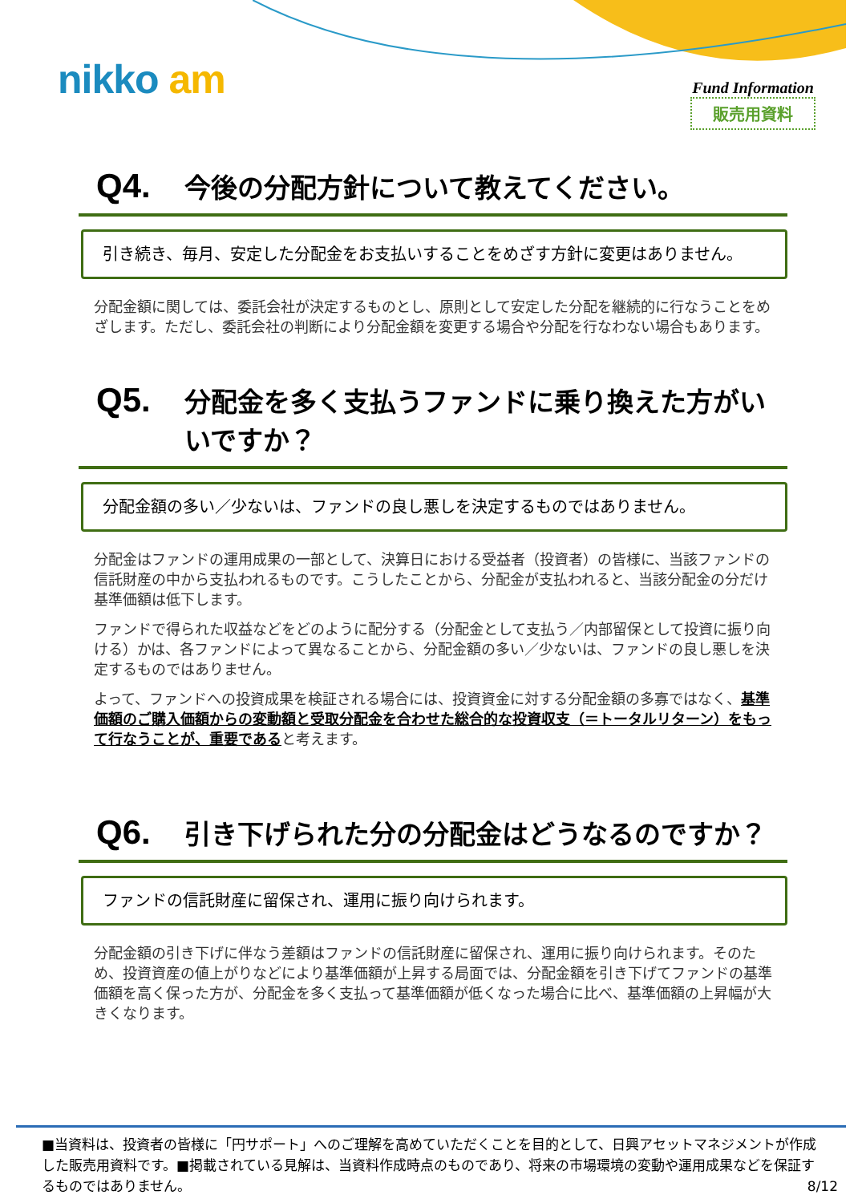nikko am Fund Information
販売用資料
Q4. 今後の分配方針について教えてください。
引き続き、毎月、安定した分配金をお支払いすることをめざす方針に変更はありません。
分配金額に関しては、委託会社が決定するものとし、原則として安定した分配を継続的に行なうことをめざします。ただし、委託会社の判断により分配金額を変更する場合や分配を行なわない場合もあります。
Q5. 分配金を多く支払うファンドに乗り換えた方がいいですか？
分配金額の多い／少ないは、ファンドの良し悪しを決定するものではありません。
分配金はファンドの運用成果の一部として、決算日における受益者（投資者）の皆様に、当該ファンドの信託財産の中から支払われるものです。こうしたことから、分配金が支払われると、当該分配金の分だけ基準価額は低下します。
ファンドで得られた収益などをどのように配分する（分配金として支払う／内部留保として投資に振り向ける）かは、各ファンドによって異なることから、分配金額の多い／少ないは、ファンドの良し悪しを決定するものではありません。
よって、ファンドへの投資成果を検証される場合には、投資資金に対する分配金額の多寡ではなく、基準価額のご購入価額からの変動額と受取分配金を合わせた総合的な投資収支（＝トータルリターン）をもって行なうことが、重要であると考えます。
Q6. 引き下げられた分の分配金はどうなるのですか？
ファンドの信託財産に留保され、運用に振り向けられます。
分配金額の引き下げに伴なう差額はファンドの信託財産に留保され、運用に振り向けられます。そのため、投資資産の値上がりなどにより基準価額が上昇する局面では、分配金額を引き下げてファンドの基準価額を高く保った方が、分配金を多く支払って基準価額が低くなった場合に比べ、基準価額の上昇幅が大きくなります。
■当資料は、投資者の皆様に「円サポート」へのご理解を高めていただくことを目的として、日興アセットマネジメントが作成した販売用資料です。■掲載されている見解は、当資料作成時点のものであり、将来の市場環境の変動や運用成果などを保証するものではありません。
8/12